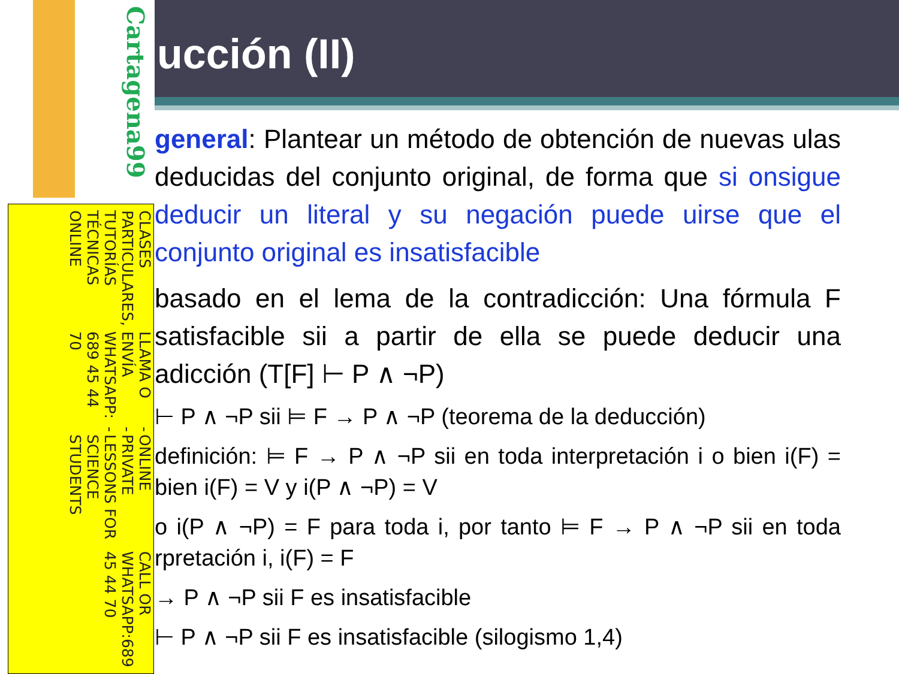ucción (II)
general: Plantear un método de obtención de nuevas ulas deducidas del conjunto original, de forma que si onsigue deducir un literal y su negación puede uirse que el conjunto original es insatisfacible
basado en el lema de la contradicción: Una fórmula F satisfacible sii a partir de ella se puede deducir una adicción (T[F] ⊢ P ∧ ¬P)
⊢ P ∧ ¬P sii ⊨ F → P ∧ ¬P (teorema de la deducción)
definición: ⊨ F → P ∧ ¬P sii en toda interpretación i o bien i(F) = bien i(F) = V y i(P ∧ ¬P) = V
o i(P ∧ ¬P) = F para toda i, por tanto ⊨ F → P ∧ ¬P sii en toda rpretación i, i(F) = F
→ P ∧ ¬P sii F es insatisfacible
⊢ P ∧ ¬P sii F es insatisfacible (silogismo 1,4)
Cartagena99
CLASES PARTICULARES, TUTORÍAS TÉCNICAS ONLINE
LLAMA O ENVÍA WHATSAPP: 689 45 44 70
- - -
ONLINE PRIVATE LESSONS FOR SCIENCE STUDENTS
CALL OR WHATSAPP:689 45 44 70